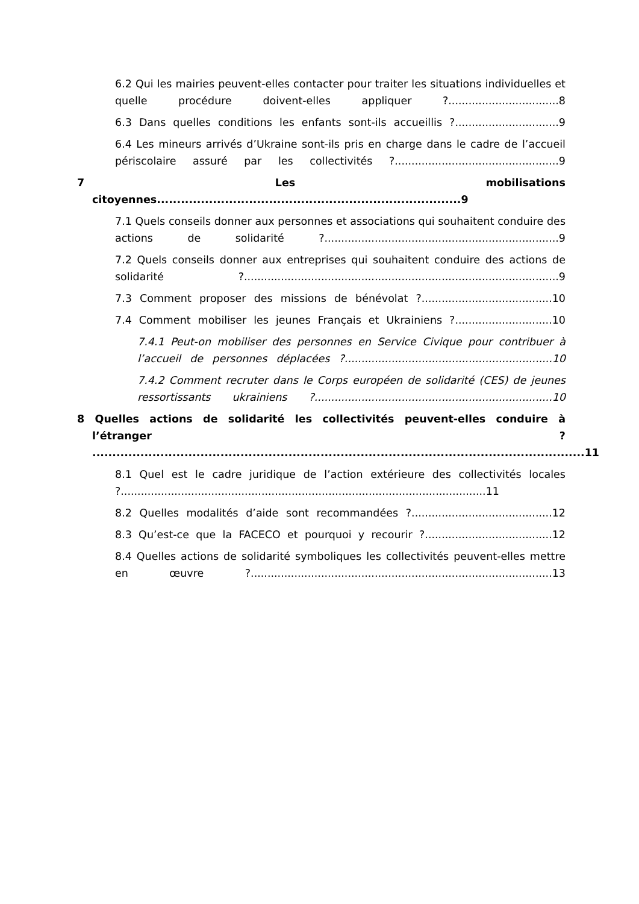6.2 Qui les mairies peuvent-elles contacter pour traiter les situations individuelles et quelle procédure doivent-elles appliquer ?.................................8
6.3 Dans quelles conditions les enfants sont-ils accueillis ?...............................9
6.4 Les mineurs arrivés d’Ukraine sont-ils pris en charge dans le cadre de l’accueil périscolaire assuré par les collectivités ?.................................................9
7 Les mobilisations citoyennes............................................................................9
7.1 Quels conseils donner aux personnes et associations qui souhaitent conduire des actions de solidarité ?......................................................................9
7.2 Quels conseils donner aux entreprises qui souhaitent conduire des actions de solidarité ?..............................................................................................9
7.3 Comment proposer des missions de bénévolat ?.......................................10
7.4 Comment mobiliser les jeunes Français et Ukrainiens ?.............................10
7.4.1 Peut-on mobiliser des personnes en Service Civique pour contribuer à l’accueil de personnes déplacées ?..............................................................10
7.4.2 Comment recruter dans le Corps européen de solidarité (CES) de jeunes ressortissants ukrainiens ?.......................................................................10
8 Quelles actions de solidarité les collectivités peuvent-elles conduire à l’étranger ? ...........................................................................................................................11
8.1 Quel est le cadre juridique de l’action extérieure des collectivités locales ?.............................................................................................................11
8.2 Quelles modalités d’aide sont recommandées ?..........................................12
8.3 Qu’est-ce que la FACECO et pourquoi y recourir ?......................................12
8.4 Quelles actions de solidarité symboliques les collectivités peuvent-elles mettre en œuvre ?..........................................................................................13